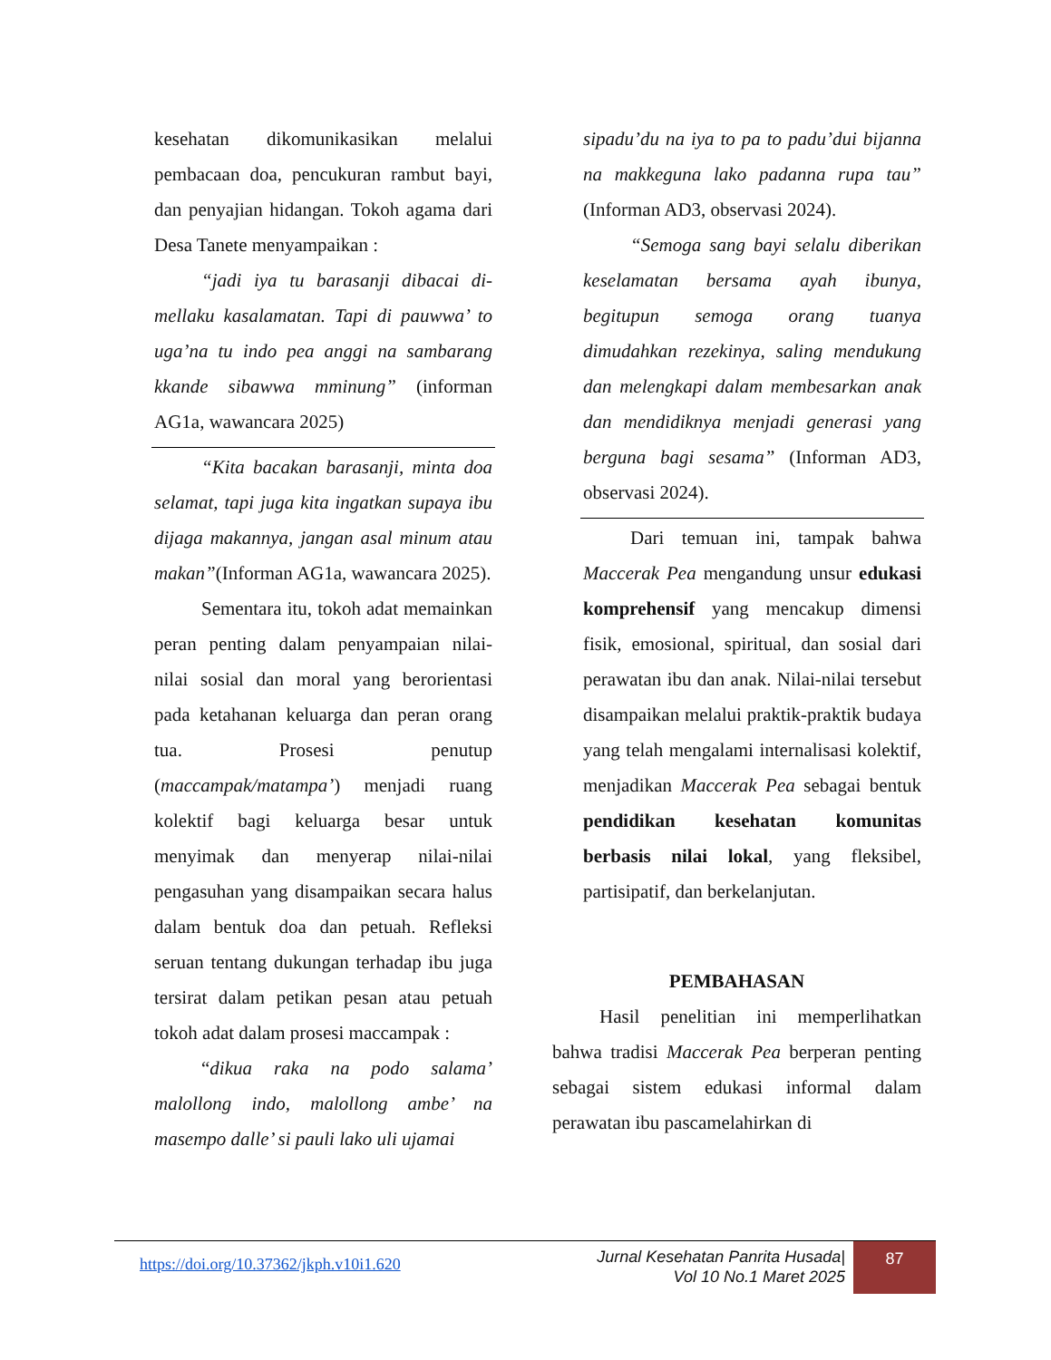kesehatan dikomunikasikan melalui pembacaan doa, pencukuran rambut bayi, dan penyajian hidangan. Tokoh agama dari Desa Tanete menyampaikan :
“jadi iya tu barasanji dibacai di-mellaku kasalamatan. Tapi di pauwwa’ to uga’na tu indo pea anggi na sambarang kkande sibawwa mminung” (informan AG1a, wawancara 2025)
“Kita bacakan barasanji, minta doa selamat, tapi juga kita ingatkan supaya ibu dijaga makannya, jangan asal minum atau makan”(Informan AG1a, wawancara 2025).
Sementara itu, tokoh adat memainkan peran penting dalam penyampaian nilai-nilai sosial dan moral yang berorientasi pada ketahanan keluarga dan peran orang tua. Prosesi penutup (maccampak/matampa’) menjadi ruang kolektif bagi keluarga besar untuk menyimak dan menyerap nilai-nilai pengasuhan yang disampaikan secara halus dalam bentuk doa dan petuah. Refleksi seruan tentang dukungan terhadap ibu juga tersirat dalam petikan pesan atau petuah tokoh adat dalam prosesi maccampak :
“dikua raka na podo salama’ malollong indo, malollong ambe’ na masempo dalle’ si pauli lako uli ujamai
sipadu’du na iya to pa to padu’dui bijanna na makkeguna lako padanna rupa tau” (Informan AD3, observasi 2024).
“Semoga sang bayi selalu diberikan keselamatan bersama ayah ibunya, begitupun semoga orang tuanya dimudahkan rezekinya, saling mendukung dan melengkapi dalam membesarkan anak dan mendidiknya menjadi generasi yang berguna bagi sesama” (Informan AD3, observasi 2024).
Dari temuan ini, tampak bahwa Maccerak Pea mengandung unsur edukasi komprehensif yang mencakup dimensi fisik, emosional, spiritual, dan sosial dari perawatan ibu dan anak. Nilai-nilai tersebut disampaikan melalui praktik-praktik budaya yang telah mengalami internalisasi kolektif, menjadikan Maccerak Pea sebagai bentuk pendidikan kesehatan komunitas berbasis nilai lokal, yang fleksibel, partisipatif, dan berkelanjutan.
PEMBAHASAN
Hasil penelitian ini memperlihatkan bahwa tradisi Maccerak Pea berperan penting sebagai sistem edukasi informal dalam perawatan ibu pascamelahirkan di
https://doi.org/10.37362/jkph.v10i1.620
Jurnal Kesehatan Panrita Husada|
Vol 10 No.1 Maret 2025
87